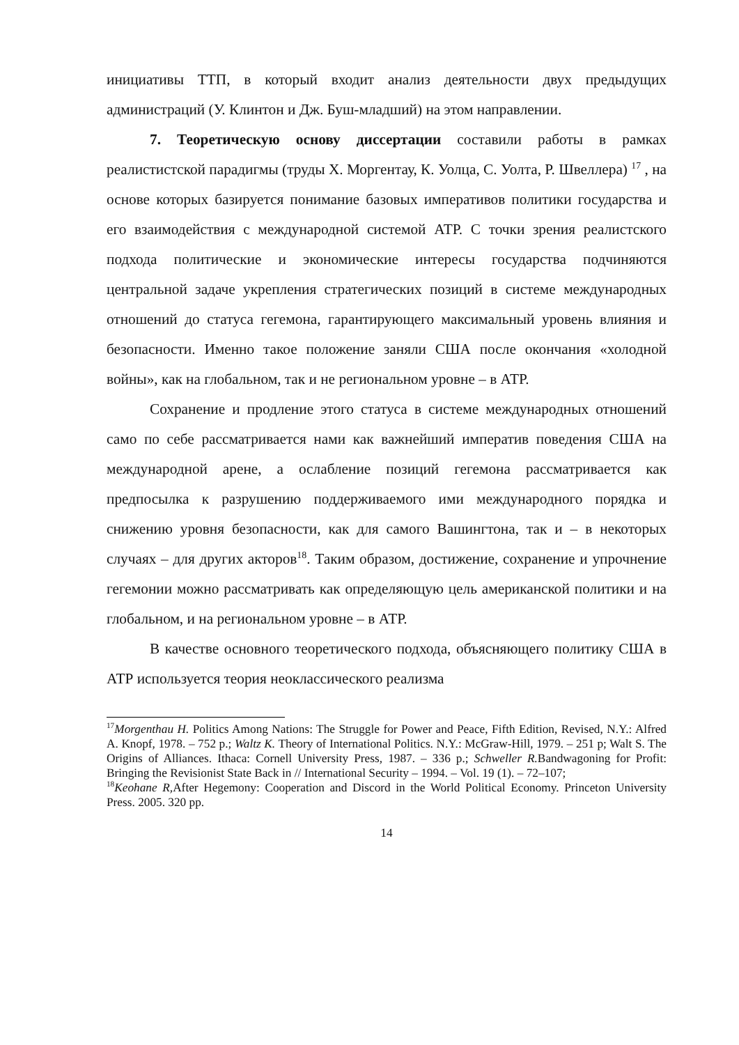инициативы ТТП, в который входит анализ деятельности двух предыдущих администраций (У. Клинтон и Дж. Буш-младший) на этом направлении.
7. Теоретическую основу диссертации составили работы в рамках реалистистской парадигмы (труды Х. Моргентау, К. Уолца, С. Уолта, Р. Швеллера) <sup>17</sup> , на основе которых базируется понимание базовых императивов политики государства и его взаимодействия с международной системой АТР. С точки зрения реалистского подхода политические и экономические интересы государства подчиняются центральной задаче укрепления стратегических позиций в системе международных отношений до статуса гегемона, гарантирующего максимальный уровень влияния и безопасности. Именно такое положение заняли США после окончания «холодной войны», как на глобальном, так и не региональном уровне – в АТР.
Сохранение и продление этого статуса в системе международных отношений само по себе рассматривается нами как важнейший императив поведения США на международной арене, а ослабление позиций гегемона рассматривается как предпосылка к разрушению поддерживаемого ими международного порядка и снижению уровня безопасности, как для самого Вашингтона, так и – в некоторых случаях – для других акторов<sup>18</sup>. Таким образом, достижение, сохранение и упрочнение гегемонии можно рассматривать как определяющую цель американской политики и на глобальном, и на региональном уровне – в АТР.
В качестве основного теоретического подхода, объясняющего политику США в АТР используется теория неоклассического реализма
<sup>17</sup> Morgenthau H. Politics Among Nations: The Struggle for Power and Peace, Fifth Edition, Revised, N.Y.: Alfred A. Knopf, 1978. – 752 p.; Waltz K. Theory of International Politics. N.Y.: McGraw-Hill, 1979. – 251 p; Walt S. The Origins of Alliances. Ithaca: Cornell University Press, 1987. – 336 p.; Schweller R. Bandwagoning for Profit: Bringing the Revisionist State Back in // International Security – 1994. – Vol. 19 (1). – 72–107;
<sup>18</sup> Keohane R, After Hegemony: Cooperation and Discord in the World Political Economy. Princeton University Press. 2005. 320 pp.
14